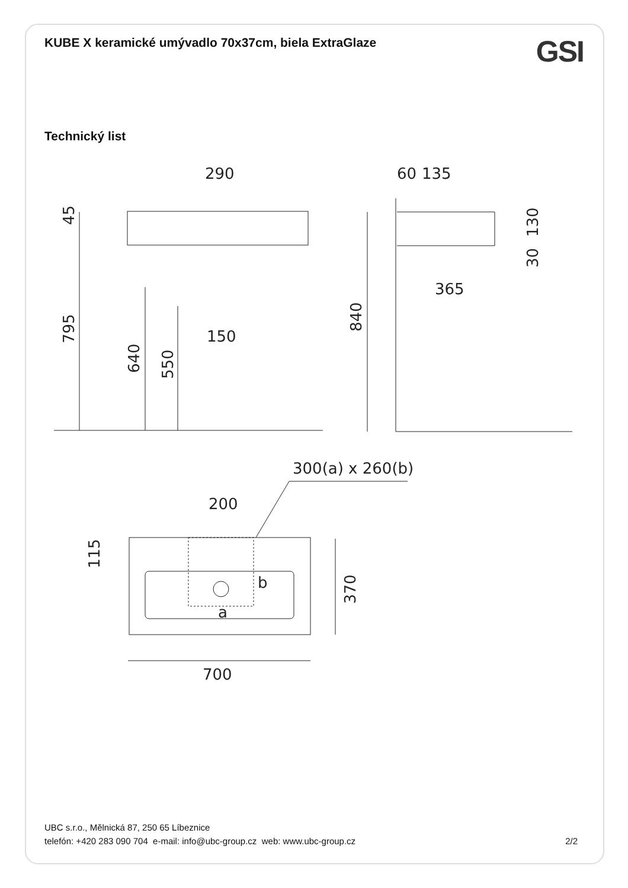KUBE X keramické umývadlo 70x37cm, biela ExtraGlaze
GSI
Technický list
290
60
135
365
150
300(a) x 260(b)
200
b
a
700
45
795
640
550
840
130
30
115
370
UBC s.r.o., Mělnická 87, 250 65 Líbeznice
telefón: +420 283 090 704 e-mail: info@ubc-group.cz web: www.ubc-group.cz
2/2